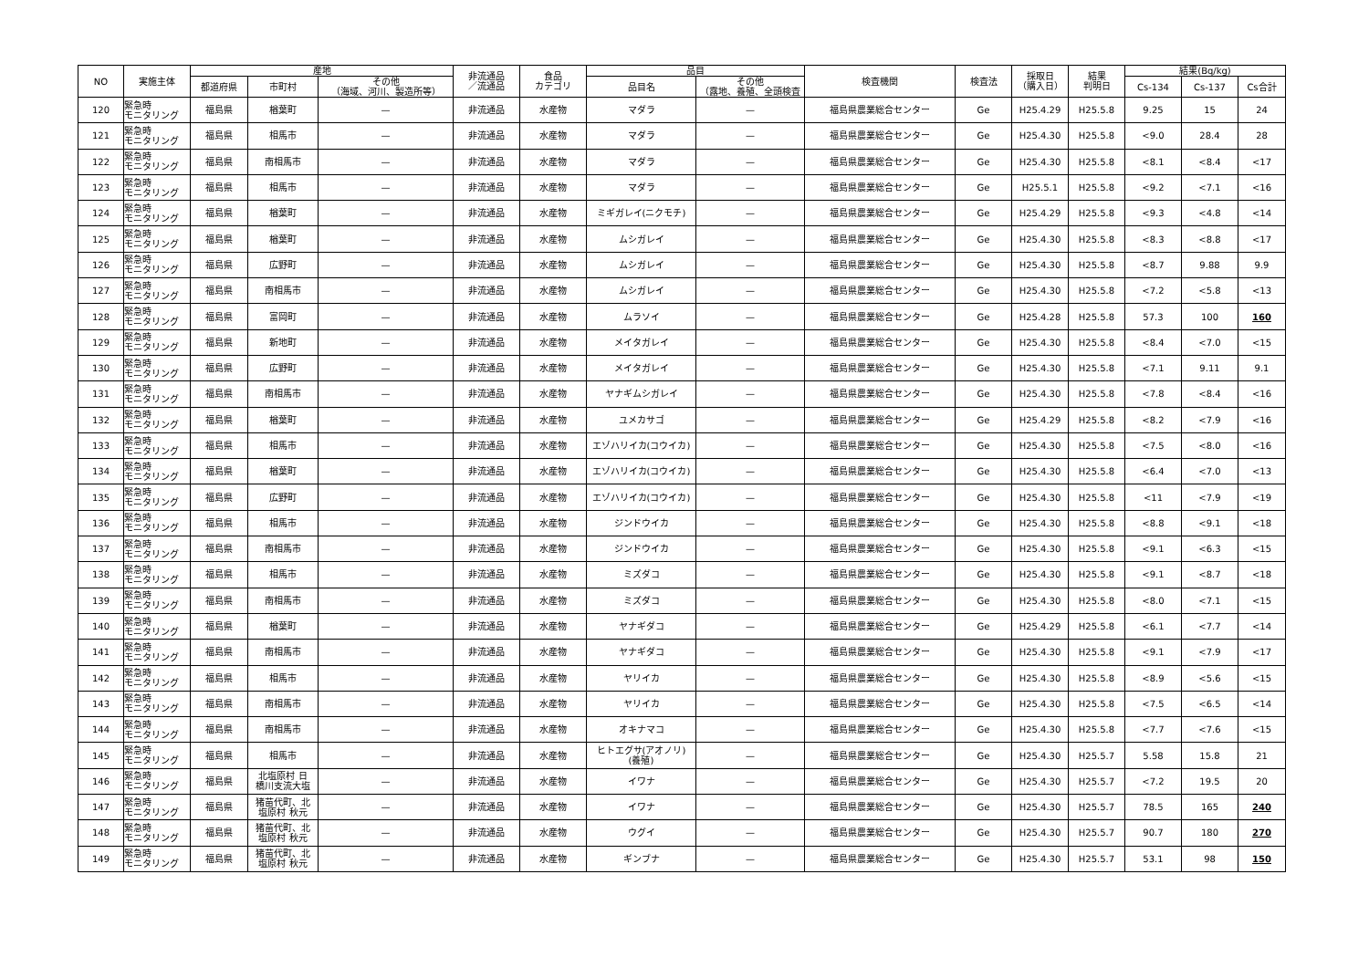| NO | 実施主体 | 産地 | | | 非流通品 ／流通品 | 食品 カテゴリ | 品目 | | 検査機関 | 検査法 | 採取日 （購入日） | 結果 判明日 | 結果(Bq/kg) | | |
| --- | --- | --- | --- | --- | --- | --- | --- | --- | --- | --- | --- | --- | --- | --- | --- |
| | | 都道府県 | 市町村 | その他 （海域、河川、製造所等） | | | 品目名 | その他 （露地、養殖、全頭検査 | | | | | Cs-134 | Cs-137 | Cs合計 |
| 120 | 緊急時 モニタリング | 福島県 | 楢葉町 | — | 非流通品 | 水産物 | マダラ | — | 福島県農業総合センター | Ge | H25.4.29 | H25.5.8 | 9.25 | 15 | 24 |
| 121 | 緊急時 モニタリング | 福島県 | 相馬市 | — | 非流通品 | 水産物 | マダラ | — | 福島県農業総合センター | Ge | H25.4.30 | H25.5.8 | <9.0 | 28.4 | 28 |
| 122 | 緊急時 モニタリング | 福島県 | 南相馬市 | — | 非流通品 | 水産物 | マダラ | — | 福島県農業総合センター | Ge | H25.4.30 | H25.5.8 | <8.1 | <8.4 | <17 |
| 123 | 緊急時 モニタリング | 福島県 | 相馬市 | — | 非流通品 | 水産物 | マダラ | — | 福島県農業総合センター | Ge | H25.5.1 | H25.5.8 | <9.2 | <7.1 | <16 |
| 124 | 緊急時 モニタリング | 福島県 | 楢葉町 | — | 非流通品 | 水産物 | ミギガレイ(ニクモチ) | — | 福島県農業総合センター | Ge | H25.4.29 | H25.5.8 | <9.3 | <4.8 | <14 |
| 125 | 緊急時 モニタリング | 福島県 | 楢葉町 | — | 非流通品 | 水産物 | ムシガレイ | — | 福島県農業総合センター | Ge | H25.4.30 | H25.5.8 | <8.3 | <8.8 | <17 |
| 126 | 緊急時 モニタリング | 福島県 | 広野町 | — | 非流通品 | 水産物 | ムシガレイ | — | 福島県農業総合センター | Ge | H25.4.30 | H25.5.8 | <8.7 | 9.88 | 9.9 |
| 127 | 緊急時 モニタリング | 福島県 | 南相馬市 | — | 非流通品 | 水産物 | ムシガレイ | — | 福島県農業総合センター | Ge | H25.4.30 | H25.5.8 | <7.2 | <5.8 | <13 |
| 128 | 緊急時 モニタリング | 福島県 | 富岡町 | — | 非流通品 | 水産物 | ムラソイ | — | 福島県農業総合センター | Ge | H25.4.28 | H25.5.8 | 57.3 | 100 | 160 |
| 129 | 緊急時 モニタリング | 福島県 | 新地町 | — | 非流通品 | 水産物 | メイタガレイ | — | 福島県農業総合センター | Ge | H25.4.30 | H25.5.8 | <8.4 | <7.0 | <15 |
| 130 | 緊急時 モニタリング | 福島県 | 広野町 | — | 非流通品 | 水産物 | メイタガレイ | — | 福島県農業総合センター | Ge | H25.4.30 | H25.5.8 | <7.1 | 9.11 | 9.1 |
| 131 | 緊急時 モニタリング | 福島県 | 南相馬市 | — | 非流通品 | 水産物 | ヤナギムシガレイ | — | 福島県農業総合センター | Ge | H25.4.30 | H25.5.8 | <7.8 | <8.4 | <16 |
| 132 | 緊急時 モニタリング | 福島県 | 楢葉町 | — | 非流通品 | 水産物 | ユメカサゴ | — | 福島県農業総合センター | Ge | H25.4.29 | H25.5.8 | <8.2 | <7.9 | <16 |
| 133 | 緊急時 モニタリング | 福島県 | 相馬市 | — | 非流通品 | 水産物 | エゾハリイカ(コウイカ) | — | 福島県農業総合センター | Ge | H25.4.30 | H25.5.8 | <7.5 | <8.0 | <16 |
| 134 | 緊急時 モニタリング | 福島県 | 楢葉町 | — | 非流通品 | 水産物 | エゾハリイカ(コウイカ) | — | 福島県農業総合センター | Ge | H25.4.30 | H25.5.8 | <6.4 | <7.0 | <13 |
| 135 | 緊急時 モニタリング | 福島県 | 広野町 | — | 非流通品 | 水産物 | エゾハリイカ(コウイカ) | — | 福島県農業総合センター | Ge | H25.4.30 | H25.5.8 | <11 | <7.9 | <19 |
| 136 | 緊急時 モニタリング | 福島県 | 相馬市 | — | 非流通品 | 水産物 | ジンドウイカ | — | 福島県農業総合センター | Ge | H25.4.30 | H25.5.8 | <8.8 | <9.1 | <18 |
| 137 | 緊急時 モニタリング | 福島県 | 南相馬市 | — | 非流通品 | 水産物 | ジンドウイカ | — | 福島県農業総合センター | Ge | H25.4.30 | H25.5.8 | <9.1 | <6.3 | <15 |
| 138 | 緊急時 モニタリング | 福島県 | 相馬市 | — | 非流通品 | 水産物 | ミズダコ | — | 福島県農業総合センター | Ge | H25.4.30 | H25.5.8 | <9.1 | <8.7 | <18 |
| 139 | 緊急時 モニタリング | 福島県 | 南相馬市 | — | 非流通品 | 水産物 | ミズダコ | — | 福島県農業総合センター | Ge | H25.4.30 | H25.5.8 | <8.0 | <7.1 | <15 |
| 140 | 緊急時 モニタリング | 福島県 | 楢葉町 | — | 非流通品 | 水産物 | ヤナギダコ | — | 福島県農業総合センター | Ge | H25.4.29 | H25.5.8 | <6.1 | <7.7 | <14 |
| 141 | 緊急時 モニタリング | 福島県 | 南相馬市 | — | 非流通品 | 水産物 | ヤナギダコ | — | 福島県農業総合センター | Ge | H25.4.30 | H25.5.8 | <9.1 | <7.9 | <17 |
| 142 | 緊急時 モニタリング | 福島県 | 相馬市 | — | 非流通品 | 水産物 | ヤリイカ | — | 福島県農業総合センター | Ge | H25.4.30 | H25.5.8 | <8.9 | <5.6 | <15 |
| 143 | 緊急時 モニタリング | 福島県 | 南相馬市 | — | 非流通品 | 水産物 | ヤリイカ | — | 福島県農業総合センター | Ge | H25.4.30 | H25.5.8 | <7.5 | <6.5 | <14 |
| 144 | 緊急時 モニタリング | 福島県 | 南相馬市 | — | 非流通品 | 水産物 | オキナマコ | — | 福島県農業総合センター | Ge | H25.4.30 | H25.5.8 | <7.7 | <7.6 | <15 |
| 145 | 緊急時 モニタリング | 福島県 | 相馬市 | — | 非流通品 | 水産物 | ヒトエグサ(アオノリ) (養殖) | — | 福島県農業総合センター | Ge | H25.4.30 | H25.5.7 | 5.58 | 15.8 | 21 |
| 146 | 緊急時 モニタリング | 福島県 | 北塩原村 日 橋川支流大塩 | — | 非流通品 | 水産物 | イワナ | — | 福島県農業総合センター | Ge | H25.4.30 | H25.5.7 | <7.2 | 19.5 | 20 |
| 147 | 緊急時 モニタリング | 福島県 | 猪苗代町、北 塩原村 秋元 | — | 非流通品 | 水産物 | イワナ | — | 福島県農業総合センター | Ge | H25.4.30 | H25.5.7 | 78.5 | 165 | 240 |
| 148 | 緊急時 モニタリング | 福島県 | 猪苗代町、北 塩原村 秋元 | — | 非流通品 | 水産物 | ウグイ | — | 福島県農業総合センター | Ge | H25.4.30 | H25.5.7 | 90.7 | 180 | 270 |
| 149 | 緊急時 モニタリング | 福島県 | 猪苗代町、北 塩原村 秋元 | — | 非流通品 | 水産物 | ギンブナ | — | 福島県農業総合センター | Ge | H25.4.30 | H25.5.7 | 53.1 | 98 | 150 |